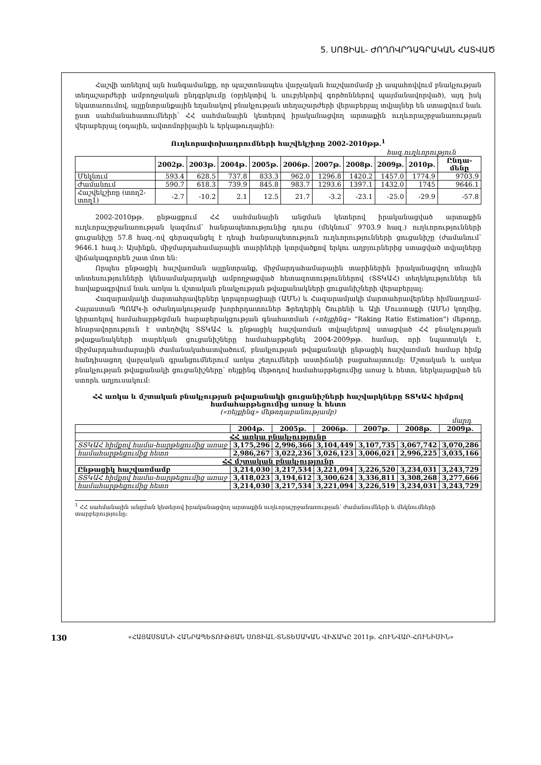5. ՍՈՑԻԱԼ- ԺՈՂՈՎՐԴԱԳՐԱԿԱՆ ՀԱՏՎԱԾ
Հաշվի առնելով այն հանգամանքը, որ պաշտոնապես վարչական հաշվառմամբ չի ապահովվում բնակչության տեղաշարժերի ամբողջական ընդգրկումը (օբյեկտիվ և սուբյեկտիվ գործոններով պայմանավորված), այդ իսկ նկատառումով, այլընտրանքային եղանակով բնակչության տեղաշարժերի վերաբերյալ տվյալներ են ստացվում նաև ըստ սահմանահատումների՝ ՀՀ սահմանային կետերով իրականացվող արտաքին ուղևորաշրջանառության վերաբերյալ (օդային, ավտոմոբիլային և երկաթուղային):
Ուղևորափոխադրումների հաշվեկշիռը 2002-2010թթ.<sup>1</sup>
հազ.ուղևորություն
| | 2002թ. | 2003թ. | 2004թ. | 2005թ. | 2006թ. | 2007թ. | 2008թ. | 2009թ. | 2010թ. | Ընդա-մենը |
| --- | --- | --- | --- | --- | --- | --- | --- | --- | --- | --- |
| Մեկնում | 593.4 | 628.5 | 737.8 | 833.3 | 962.0 | 1296.8 | 1420.2 | 1457.0 | 1774.9 | 9703.9 |
| Ժամանում | 590.7 | 618.3 | 739.9 | 845.8 | 983.7 | 1293.6 | 1397.1 | 1432.0 | 1745 | 9646.1 |
| Հաշվեկշիռը (տող2-տող1) | -2.7 | -10.2 | 2.1 | 12.5 | 21.7 | -3.2 | -23.1 | -25.0 | -29.9 | -57.8 |
2002-2010թթ. ընթացքում ՀՀ սահմանային անցման կետերով իրականացված արտաքին ուղևորաշրջանառության կազմում՝ հանրապետությունից դուրս (մեկնում՝ 9703.9 հազ.) ուղևորությունների ցուցանիշը 57.8 հազ.-ով գերազանցել է դեպի հանրապետություն ուղևորությունների ցուցանիշը (ժամանում՝ 9646.1 հազ.): Այսինքն, միջմարդահամարային տարիների կտրվածքով երկու աղբյուրներից ստացված տվյալները վիճակագրորեն շատ մոտ են:
Որպես ընթացիկ հաշվառման այլընտրանք, միջմարդահամարային տարիներին իրականացվող տնային տնտեսությունների կենսամակարդակի ամբողջացված հետազոտություններով (ՏՏԿԱՀ) տեղեկություններ են հավաքագրվում նաև առկա և մշտական բնակչության թվաքանակների ցուցանիշների վերաբերյալ:
Հազարամյակի մարտահրավերներ կորպորացիայի (ԱՄՆ) և Հազարամյակի մարտահրավերներ հիմնադրամ-Հայաստան ՊՈԱԿ-ի օժանդակությամբ խորհրդատուներ Ֆրեդերիկ Շուրենի և Ալի Մուստաքի (ԱՄՆ) կողմից, կիրառելով համահարթեցման հարաբերակցության գնահատման («ռեյքինգ» "Raking Ratio Estimation") մեթոդը, հնարավորություն է ստեղծվել ՏՏԿԱՀ և ընթացիկ հաշվառման տվյալներով ստացված ՀՀ բնակչության թվաքանակների տարեկան ցուցանիշները համահարթեցնել 2004-2009թթ. համար, որի նպատակն է, միջմարդահամարային ժամանակահատվածում, բնակչության թվաքանակի ընթացիկ հաշվառման համար հիմք հանդիսացող վարչական գրանցումներում առկա շեղումների աստիճանի բացահայտումը: Մշտական և առկա բնակչության թվաքանակի ցուցանիշները՝ ռեյքինգ մեթոդով համահարթեցումից առաջ և հետո, ներկայացված են ստորև աղյուսակում:
ՀՀ առկա և մշտական բնակչության թվաքանակի ցուցանիշների հաշվարկները ՏՏԿԱՀ հիմքով համահարթեցումից առաջ և հետո
(«ռեյքինգ» մեթոդաբանությամբ)
մարդ
| | 2004թ. | 2005թ. | 2006թ. | 2007թ. | 2008թ. | 2009թ. |
| ՀՀ առկա բնակչությունը | | | | | | |
| ՏՏԿԱՀ հիմքով համա-հարթեցումից առաջ | 3,175,296 | 2,996,366 | 3,104,449 | 3,107,735 | 3,067,742 | 3,070,286 |
| համահարթեցումից հետո | 2,986,267 | 3,022,236 | 3,026,123 | 3,006,021 | 2,996,225 | 3,035,166 |
| ՀՀ մշտական բնակչությունը | | | | | | |
| Ընթացիկ հաշվառմամբ | 3,214,030 | 3,217,534 | 3,221,094 | 3,226,520 | 3,234,031 | 3,243,729 |
| ՏՏԿԱՀ հիմքով համա-հարթեցումից առաջ | 3,418,023 | 3,194,612 | 3,300,624 | 3,336,811 | 3,308,268 | 3,277,666 |
| համահարթեցումից հետո | 3,214,030 | 3,217,534 | 3,221,094 | 3,226,519 | 3,234,031 | 3,243,729 |
<sup>1</sup> ՀՀ սահմանային անցման կետերով իրականացվող արտաքին ուղևորաշրջանառության՝ ժամանումների և մեկնումների
տարբերությունը:
130 «ՀԱՅԱՍՏԱՆԻ ՀԱՆՐԱՊԵՏՈՒԹՅԱՆ ՍՈՑԻԱԼ-ՏՆՏԵՍԱԿԱՆ ՎԻՃԱԿԸ 2011թ. ՀՈՒՆՎԱՐ-ՀՈՒՆԻՍԻՆ»